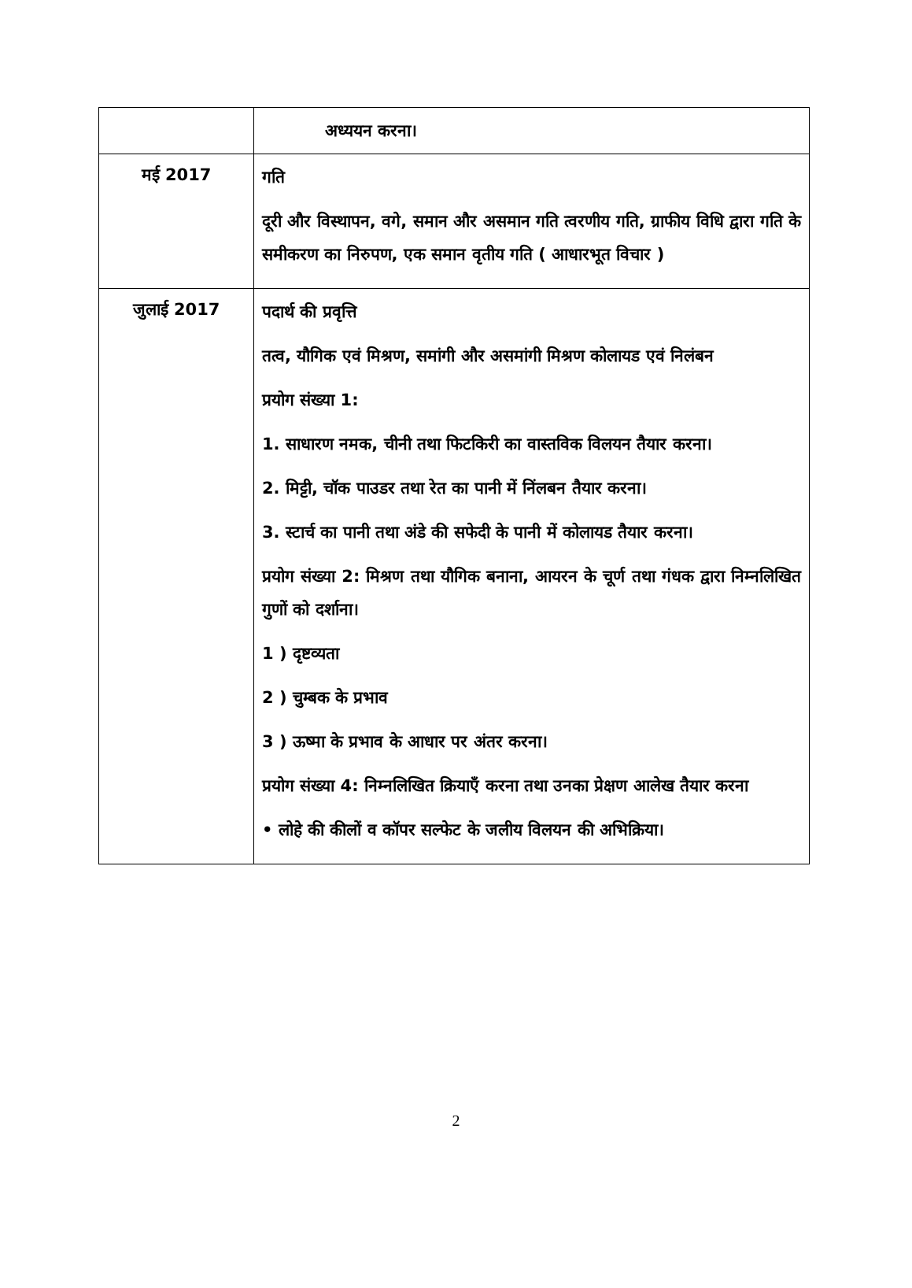| | अध्ययन करना। |
| मई 2017 | गति दूरी और विस्थापन, वगे, समान और असमान गति त्वरणीय गति, ग्राफीय विधि द्वारा गति के समीकरण का निरुपण, एक समान वृतीय गति ( आधारभूत विचार ) |
| जुलाई 2017 | पदार्थ की प्रवृत्ति तत्व, यौगिक एवं मिश्रण, समांगी और असमांगी मिश्रण कोलायड एवं निलंबन प्रयोग संख्या 1: 1. साधारण नमक, चीनी तथा फिटकिरी का वास्तविक विलयन तैयार करना। 2. मिट्टी, चॉक पाउडर तथा रेत का पानी में निंलबन तैयार करना। 3. स्टार्च का पानी तथा अंडे की सफेदी के पानी में कोलायड तैयार करना। प्रयोग संख्या 2: मिश्रण तथा यौगिक बनाना, आयरन के चूर्ण तथा गंधक द्वारा निम्नलिखित गुणों को दर्शाना। 1 ) दृष्टव्यता 2 ) चुम्बक के प्रभाव 3 ) ऊष्मा के प्रभाव के आधार पर अंतर करना। प्रयोग संख्या 4: निम्नलिखित क्रियाएँ करना तथा उनका प्रेक्षण आलेख तैयार करना • लोहे की कीलों व कॉपर सल्फेट के जलीय विलयन की अभिक्रिया। |
2